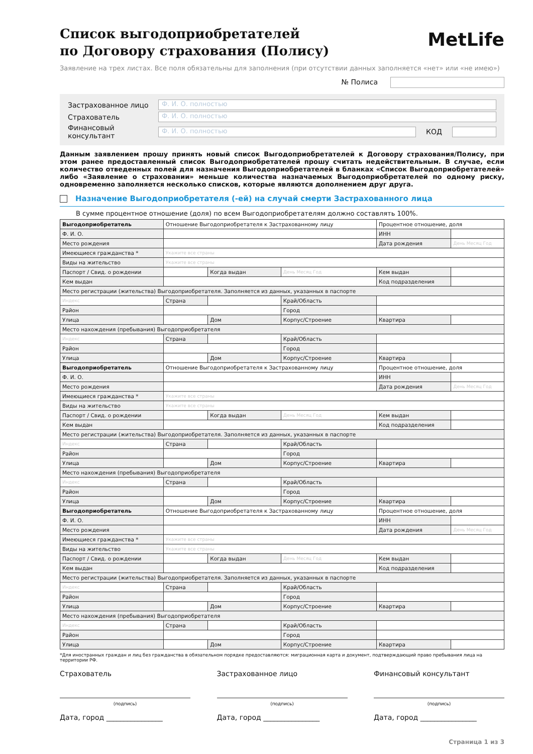MetLife
Список выгодоприобретателей
по Договору страхования (Полису)
Заявление на трех листах. Все поля обязательны для заполнения (при отсутствии данных заполняется «нет» или «не имею»)
№ Полиса
Застрахованное лицо Ф. И. О. полностью
Страхователь Ф. И. О. полностью
Финансовый консультант Ф. И. О. полностью КОД
Данным заявлением прошу принять новый список Выгодоприобретателей к Договору страхования/Полису, при этом ранее предоставленный список Выгодоприобретателей прошу считать недействительным. В случае, если количество отведенных полей для назначения Выгодоприобретателей в бланках «Список Выгодоприобретателей» либо «Заявление о страховании» меньше количества назначаемых Выгодоприобретателей по одному риску, одновременно заполняется несколько списков, которые являются дополнением друг друга.
Назначение Выгодоприобретателя (-ей) на случай смерти Застрахованного лица
В сумме процентное отношение (доля) по всем Выгодоприобретателям должно составлять 100%.
| Выгодоприобретатель | Отношение Выгодоприобретателя к Застрахованному лицу | | | Процентное отношение, доля | |
| Ф. И. О. | | | | ИНН | |
| Место рождения | | | | Дата рождения | День Месяц Год |
| Имеющиеся гражданства * | Укажите все страны | | | | |
| Виды на жительство | Укажите все страны | | | | |
| Паспорт / Свид. о рождении | | Когда выдан | День Месяц Год | Кем выдан | |
| Кем выдан | | | | Код подразделения | |
| Место регистрации (жительства) Выгодоприобретателя. Заполняется из данных, указанных в паспорте | | | | | |
| Индекс | Страна | | Край/Область | | |
| Район | | | Город | | |
| Улица | | Дом | Корпус/Строение | Квартира | |
| Место нахождения (пребывания) Выгодоприобретателя | | | | | |
| Индекс | Страна | | Край/Область | | |
| Район | | | Город | | |
| Улица | | Дом | Корпус/Строение | Квартира | |
| Выгодоприобретатель | Отношение Выгодоприобретателя к Застрахованному лицу | | | Процентное отношение, доля | |
| Ф. И. О. | | | | ИНН | |
| Место рождения | | | | Дата рождения | День Месяц Год |
| Имеющиеся гражданства * | Укажите все страны | | | | |
| Виды на жительство | Укажите все страны | | | | |
| Паспорт / Свид. о рождении | | Когда выдан | День Месяц Год | Кем выдан | |
| Кем выдан | | | | Код подразделения | |
| Место регистрации (жительства) Выгодоприобретателя. Заполняется из данных, указанных в паспорте | | | | | |
| Индекс | Страна | | Край/Область | | |
| Район | | | Город | | |
| Улица | | Дом | Корпус/Строение | Квартира | |
| Место нахождения (пребывания) Выгодоприобретателя | | | | | |
| Индекс | Страна | | Край/Область | | |
| Район | | | Город | | |
| Улица | | Дом | Корпус/Строение | Квартира | |
| Выгодоприобретатель | Отношение Выгодоприобретателя к Застрахованному лицу | | | Процентное отношение, доля | |
| Ф. И. О. | | | | ИНН | |
| Место рождения | | | | Дата рождения | День Месяц Год |
| Имеющиеся гражданства * | Укажите все страны | | | | |
| Виды на жительство | Укажите все страны | | | | |
| Паспорт / Свид. о рождении | | Когда выдан | День Месяц Год | Кем выдан | |
| Кем выдан | | | | Код подразделения | |
| Место регистрации (жительства) Выгодоприобретателя. Заполняется из данных, указанных в паспорте | | | | | |
| Индекс | Страна | | Край/Область | | |
| Район | | | Город | | |
| Улица | | Дом | Корпус/Строение | Квартира | |
| Место нахождения (пребывания) Выгодоприобретателя | | | | | |
| Индекс | Страна | | Край/Область | | |
| Район | | | Город | | |
| Улица | | Дом | Корпус/Строение | Квартира | |
*Для иностранных граждан и лиц без гражданства в обязательном порядке предоставляются: миграционная карта и документ, подтверждающий право пребывания лица на территории РФ.
Страхователь
(подпись)
Дата, город ________________
Застрахованное лицо
(подпись)
Дата, город ________________
Финансовый консультант
(подпись)
Дата, город ________________
Страница 1 из 3